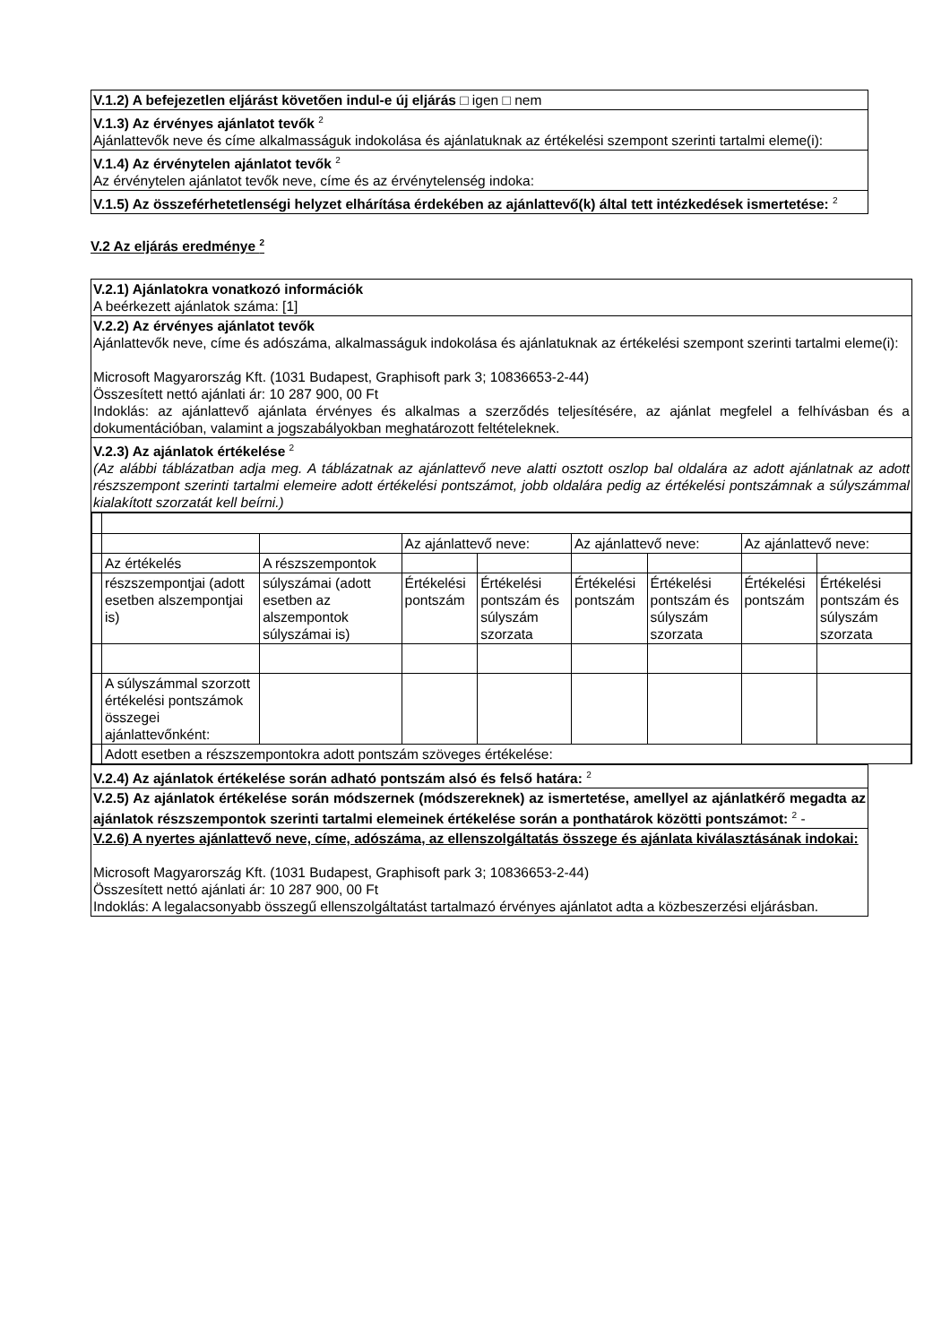V.1.2) A befejezetlen eljárást követően indul-e új eljárás □ igen □ nem
V.1.3) Az érvényes ajánlatot tevők <sup>2</sup>
Ajánlattevők neve és címe alkalmasságuk indokolása és ajánlatuknak az értékelési szempont szerinti tartalmi eleme(i):
V.1.4) Az érvénytelen ajánlatot tevők <sup>2</sup>
Az érvénytelen ajánlatot tevők neve, címe és az érvénytelenség indoka:
V.1.5) Az összeférhetetlenségi helyzet elhárítása érdekében az ajánlattevő(k) által tett intézkedések ismertetése: <sup>2</sup>
V.2 Az eljárás eredménye <sup>2</sup>
V.2.1) Ajánlatokra vonatkozó információk
A beérkezett ajánlatok száma: [1]
V.2.2) Az érvényes ajánlatot tevők
Ajánlattevők neve, címe és adószáma, alkalmasságuk indokolása és ajánlatuknak az értékelési szempont szerinti tartalmi eleme(i):
Microsoft Magyarország Kft. (1031 Budapest, Graphisoft park 3; 10836653-2-44)
Összesített nettó ajánlati ár: 10 287 900, 00 Ft
Indoklás: az ajánlattevő ajánlata érvényes és alkalmas a szerződés teljesítésére, az ajánlat megfelel a felhívásban és a dokumentációban, valamint a jogszabályokban meghatározott feltételeknek.
V.2.3) Az ajánlatok értékelése <sup>2</sup>
(Az alábbi táblázatban adja meg. A táblázatnak az ajánlattevő neve alatti osztott oszlop bal oldalára az adott ajánlatnak az adott részszempont szerinti tartalmi elemeire adott értékelési pontszámot, jobb oldalára pedig az értékelési pontszámnak a súlyszámmal kialakított szorzatát kell beírni.)
| | | | Az ajánlattevő neve: | | Az ajánlattevő neve: | | Az ajánlattevő neve: | |
| | Az értékelés | A részszempontok | | | | | | |
| | részszempontjai (adott esetben alszempontjai is) | súlyszámai (adott esetben az alszempontok súlyszámai is) | Értékelési pontszám | Értékelési pontszám és súlyszám szorzata | Értékelési pontszám | Értékelési pontszám és súlyszám szorzata | Értékelési pontszám | Értékelési pontszám és súlyszám szorzata |
| | A súlyszámmal szorzott értékelési pontszámok összegei ajánlattevőnként: | | | | | | | |
| | Adott esetben a részszempontokra adott pontszám szöveges értékelése: | | | | | | | |
V.2.4) Az ajánlatok értékelése során adható pontszám alsó és felső határa: <sup>2</sup>
V.2.5) Az ajánlatok értékelése során módszernek (módszereknek) az ismertetése, amellyel az ajánlatkérő megadta az ajánlatok részszempontok szerinti tartalmi elemeinek értékelése során a ponthatárok közötti pontszámot: <sup>2</sup> -
V.2.6) A nyertes ajánlattevő neve, címe, adószáma, az ellenszolgáltatás összege és ajánlata kiválasztásának indokai:
Microsoft Magyarország Kft. (1031 Budapest, Graphisoft park 3; 10836653-2-44)
Összesített nettó ajánlati ár: 10 287 900, 00 Ft
Indoklás: A legalacsonyabb összegű ellenszolgáltatást tartalmazó érvényes ajánlatot adta a közbeszerzési eljárásban.